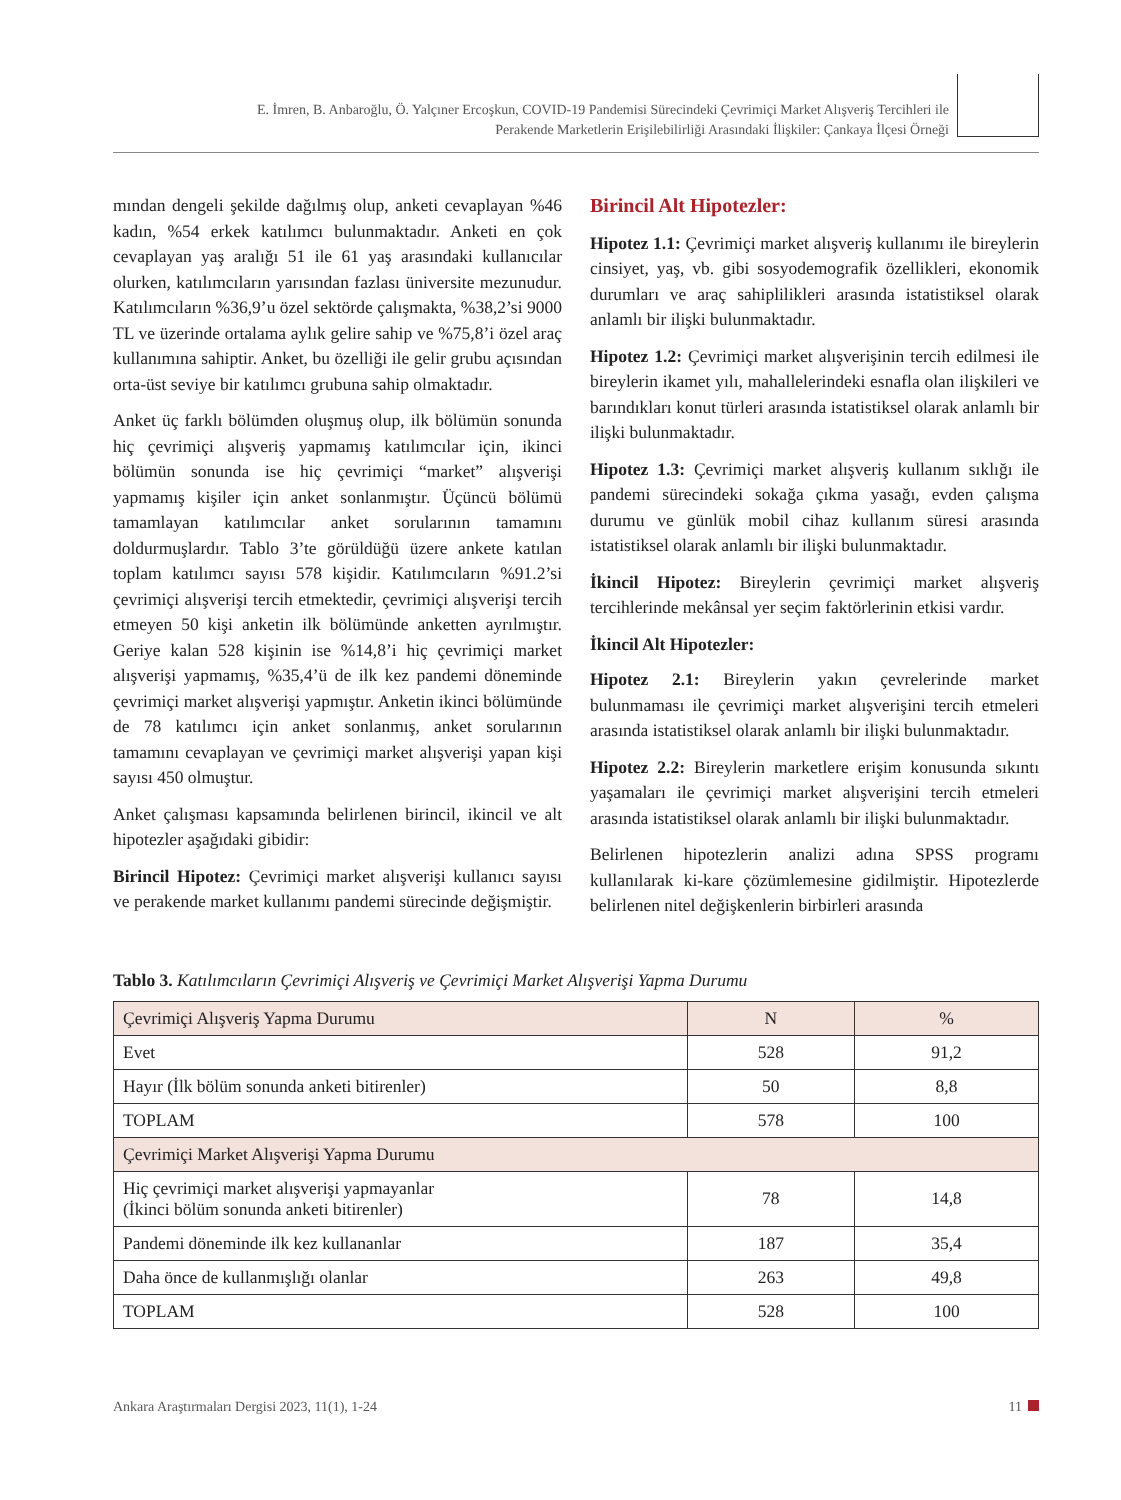E. İmren, B. Anbaroğlu, Ö. Yalçıner Ercoşkun, COVID-19 Pandemisi Sürecindeki Çevrimiçi Market Alışveriş Tercihleri ile
Perakende Marketlerin Erişilebilirliği Arasındaki İlişkiler: Çankaya İlçesi Örneği
mından dengeli şekilde dağılmış olup, anketi cevaplayan %46 kadın, %54 erkek katılımcı bulunmaktadır. Anketi en çok cevaplayan yaş aralığı 51 ile 61 yaş arasındaki kullanıcılar olurken, katılımcıların yarısından fazlası üniversite mezunudur. Katılımcıların %36,9’u özel sektörde çalışmakta, %38,2’si 9000 TL ve üzerinde ortalama aylık gelire sahip ve %75,8’i özel araç kullanımına sahiptir. Anket, bu özelliği ile gelir grubu açısından orta-üst seviye bir katılımcı grubuna sahip olmaktadır.
Anket üç farklı bölümden oluşmuş olup, ilk bölümün sonunda hiç çevrimiçi alışveriş yapmamış katılımcılar için, ikinci bölümün sonunda ise hiç çevrimiçi “market” alışverişi yapmamış kişiler için anket sonlanmıştır. Üçüncü bölümü tamamlayan katılımcılar anket sorularının tamamını doldurmuşlardır. Tablo 3’te görüldüğü üzere ankete katılan toplam katılımcı sayısı 578 kişidir. Katılımcıların %91.2’si çevrimiçi alışverişi tercih etmektedir, çevrimiçi alışverişi tercih etmeyen 50 kişi anketin ilk bölümünde anketten ayrılmıştır. Geriye kalan 528 kişinin ise %14,8’i hiç çevrimiçi market alışverişi yapmamış, %35,4’ü de ilk kez pandemi döneminde çevrimiçi market alışverişi yapmıştır. Anketin ikinci bölümünde de 78 katılımcı için anket sonlanmış, anket sorularının tamamını cevaplayan ve çevrimiçi market alışverişi yapan kişi sayısı 450 olmuştur.
Anket çalışması kapsamında belirlenen birincil, ikincil ve alt hipotezler aşağıdaki gibidir:
Birincil Hipotez: Çevrimiçi market alışverişi kullanıcı sayısı ve perakende market kullanımı pandemi sürecinde değişmiştir.
Birincil Alt Hipotezler:
Hipotez 1.1: Çevrimiçi market alışveriş kullanımı ile bireylerin cinsiyet, yaş, vb. gibi sosyodemografik özellikleri, ekonomik durumları ve araç sahiplilikleri arasında istatistiksel olarak anlamlı bir ilişki bulunmaktadır.
Hipotez 1.2: Çevrimiçi market alışverişinin tercih edilmesi ile bireylerin ikamet yılı, mahallelerindeki esnafla olan ilişkileri ve barındıkları konut türleri arasında istatistiksel olarak anlamlı bir ilişki bulunmaktadır.
Hipotez 1.3: Çevrimiçi market alışveriş kullanım sıklığı ile pandemi sürecindeki sokağa çıkma yasağı, evden çalışma durumu ve günlük mobil cihaz kullanım süresi arasında istatistiksel olarak anlamlı bir ilişki bulunmaktadır.
İkincil Hipotez: Bireylerin çevrimiçi market alışveriş tercihlerinde mekânsal yer seçim faktörlerinin etkisi vardır.
İkincil Alt Hipotezler:
Hipotez 2.1: Bireylerin yakın çevrelerinde market bulunmaması ile çevrimiçi market alışverişini tercih etmeleri arasında istatistiksel olarak anlamlı bir ilişki bulunmaktadır.
Hipotez 2.2: Bireylerin marketlere erişim konusunda sıkıntı yaşamaları ile çevrimiçi market alışverişini tercih etmeleri arasında istatistiksel olarak anlamlı bir ilişki bulunmaktadır.
Belirlenen hipotezlerin analizi adına SPSS programı kullanılarak ki-kare çözümlemesine gidilmiştir. Hipotezlerde belirlenen nitel değişkenlerin birbirleri arasında
Tablo 3. Katılımcıların Çevrimiçi Alışveriş ve Çevrimiçi Market Alışverişi Yapma Durumu
| Çevrimiçi Alışveriş Yapma Durumu | N | % |
| --- | --- | --- |
| Evet | 528 | 91,2 |
| Hayır (İlk bölüm sonunda anketi bitirenler) | 50 | 8,8 |
| TOPLAM | 578 | 100 |
| Çevrimiçi Market Alışverişi Yapma Durumu | | |
| Hiç çevrimiçi market alışverişi yapmayanlar (İkinci bölüm sonunda anketi bitirenler) | 78 | 14,8 |
| Pandemi döneminde ilk kez kullananlar | 187 | 35,4 |
| Daha önce de kullanmışlığı olanlar | 263 | 49,8 |
| TOPLAM | 528 | 100 |
Ankara Araştırmaları Dergisi 2023, 11(1), 1-24 11